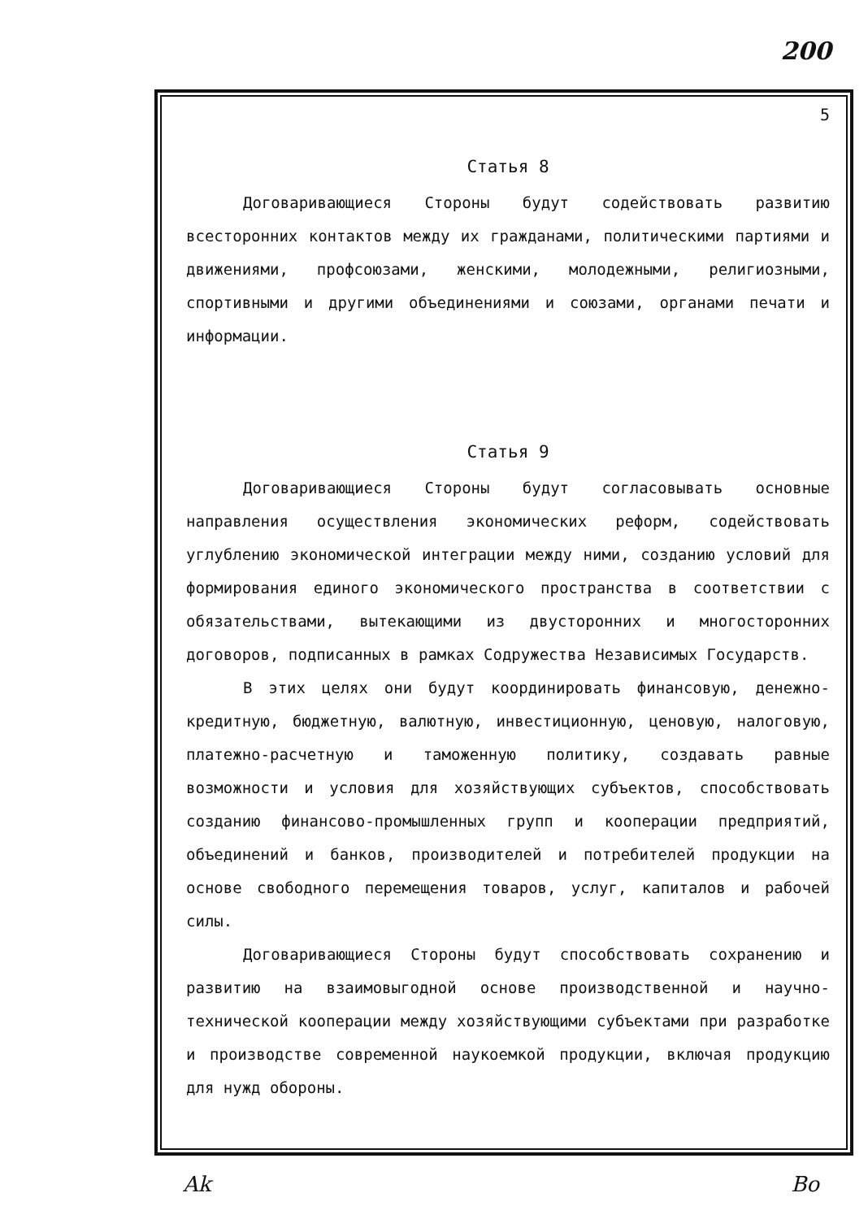200
5
Статья 8
Договаривающиеся Стороны будут содействовать развитию всесторонних контактов между их гражданами, политическими партиями и движениями, профсоюзами, женскими, молодежными, религиозными, спортивными и другими объединениями и союзами, органами печати и информации.
Статья 9
Договаривающиеся Стороны будут согласовывать основные направления осуществления экономических реформ, содействовать углублению экономической интеграции между ними, созданию условий для формирования единого экономического пространства в соответствии с обязательствами, вытекающими из двусторонних и многосторонних договоров, подписанных в рамках Содружества Независимых Государств.
В этих целях они будут координировать финансовую, денежно-кредитную, бюджетную, валютную, инвестиционную, ценовую, налоговую, платежно-расчетную и таможенную политику, создавать равные возможности и условия для хозяйствующих субъектов, способствовать созданию финансово-промышленных групп и кооперации предприятий, объединений и банков, производителей и потребителей продукции на основе свободного перемещения товаров, услуг, капиталов и рабочей силы.
Договаривающиеся Стороны будут способствовать сохранению и развитию на взаимовыгодной основе производственной и научно-технической кооперации между хозяйствующими субъектами при разработке и производстве современной наукоемкой продукции, включая продукцию для нужд обороны.
Ak Bo